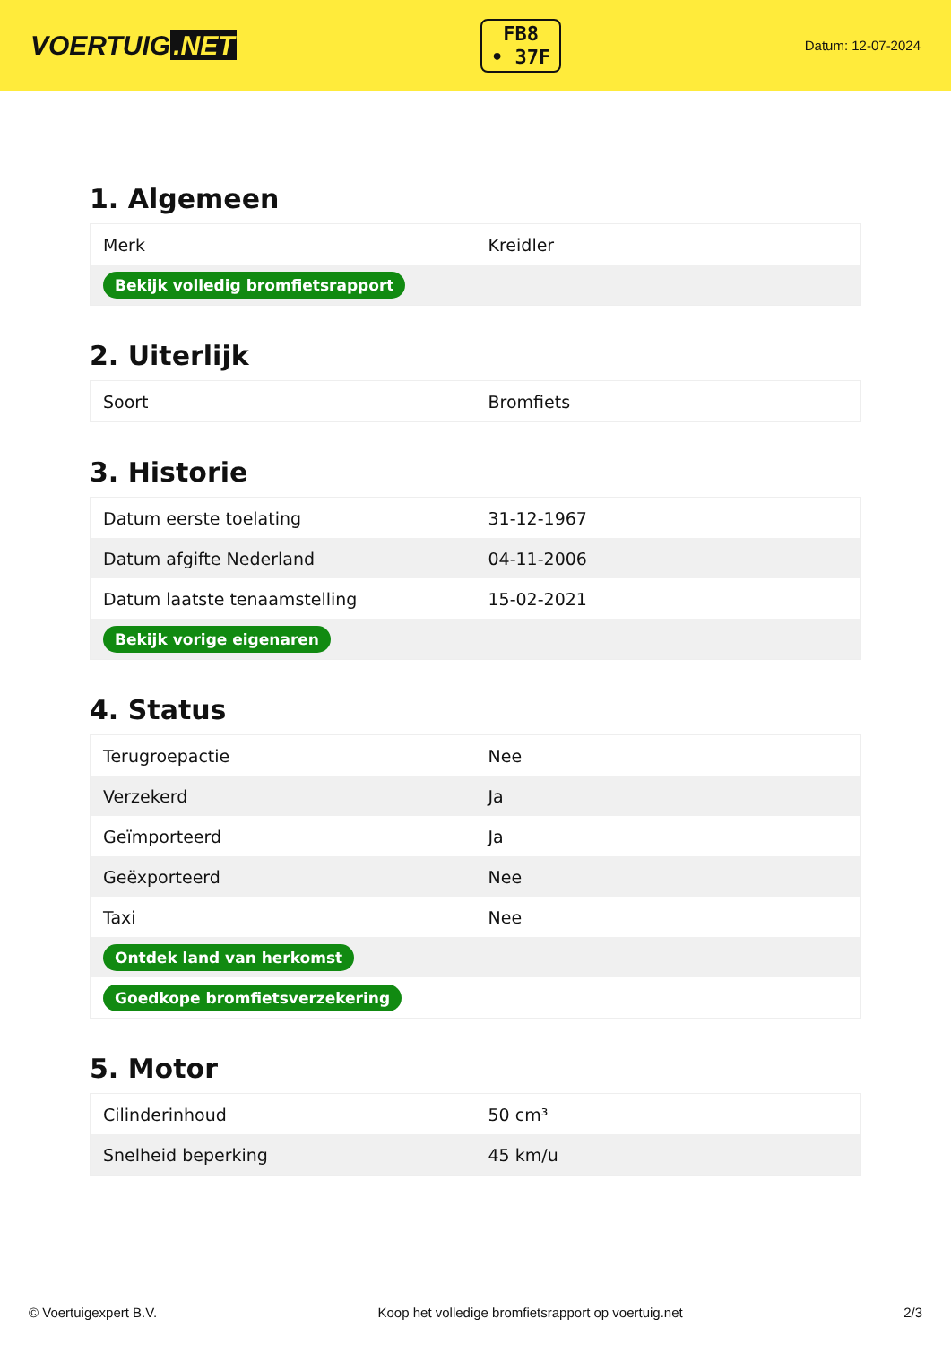VOERTUIG.NET
FB8
• 37F
Datum: 12-07-2024
1. Algemeen
| Merk | Kreidler |
| Bekijk volledig bromfietsrapport | |
2. Uiterlijk
| Soort | Bromfiets |
3. Historie
| Datum eerste toelating | 31-12-1967 |
| Datum afgifte Nederland | 04-11-2006 |
| Datum laatste tenaamstelling | 15-02-2021 |
| Bekijk vorige eigenaren | |
4. Status
| Terugroepactie | Nee |
| Verzekerd | Ja |
| Geïmporteerd | Ja |
| Geëxporteerd | Nee |
| Taxi | Nee |
| Ontdek land van herkomst | |
| Goedkope bromfietsverzekering | |
5. Motor
| Cilinderinhoud | 50 cm³ |
| Snelheid beperking | 45 km/u |
© Voertuigexpert B.V. Koop het volledige bromfietsrapport op voertuig.net 2/3